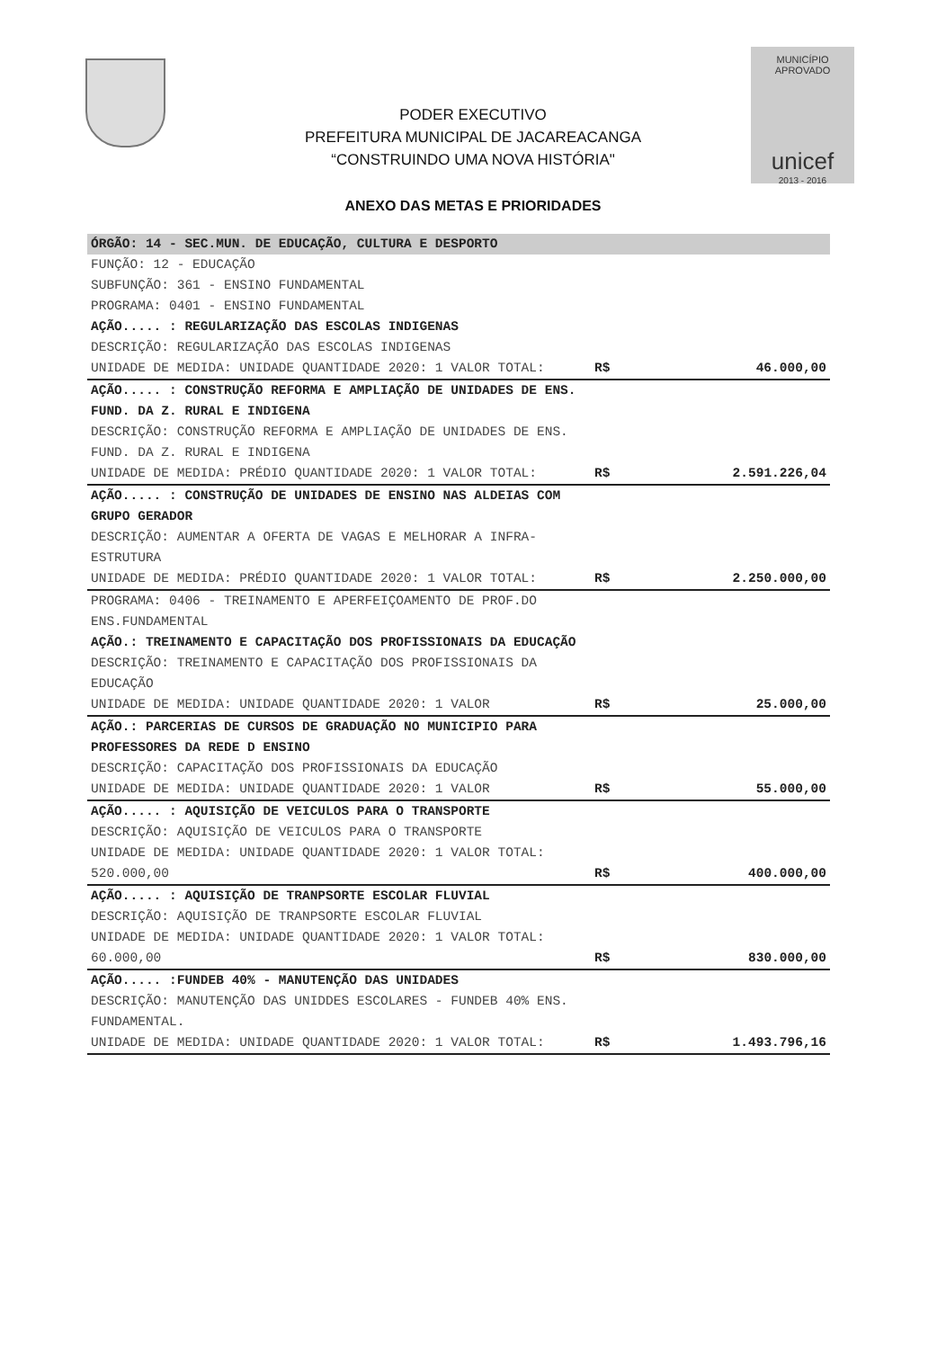PODER EXECUTIVO
PREFEITURA MUNICIPAL DE JACAREACANGA
“CONSTRUINDO UMA NOVA HISTÓRIA"
MUNICÍPIO APROVADO
unicef
2013 - 2016
ANEXO DAS METAS E PRIORIDADES
| ÓRGÃO: 14 - SEC.MUN. DE EDUCAÇÃO, CULTURA E DESPORTO | | |
| FUNÇÃO: 12 - EDUCAÇÃO SUBFUNÇÃO: 361 - ENSINO FUNDAMENTAL PROGRAMA: 0401 - ENSINO FUNDAMENTAL | | |
| AÇÃO..... : REGULARIZAÇÃO DAS ESCOLAS INDIGENAS DESCRIÇÃO: REGULARIZAÇÃO DAS ESCOLAS INDIGENAS UNIDADE DE MEDIDA: UNIDADE QUANTIDADE 2020: 1 VALOR TOTAL: | R$ | 46.000,00 |
| AÇÃO..... : CONSTRUÇÃO REFORMA E AMPLIAÇÃO DE UNIDADES DE ENS. FUND. DA Z. RURAL E INDIGENA DESCRIÇÃO: CONSTRUÇÃO REFORMA E AMPLIAÇÃO DE UNIDADES DE ENS. FUND. DA Z. RURAL E INDIGENA UNIDADE DE MEDIDA: PRÉDIO QUANTIDADE 2020: 1 VALOR TOTAL: | R$ | 2.591.226,04 |
| AÇÃO..... : CONSTRUÇÃO DE UNIDADES DE ENSINO NAS ALDEIAS COM GRUPO GERADOR DESCRIÇÃO: AUMENTAR A OFERTA DE VAGAS E MELHORAR A INFRA-ESTRUTURA UNIDADE DE MEDIDA: PRÉDIO QUANTIDADE 2020: 1 VALOR TOTAL: | R$ | 2.250.000,00 |
| PROGRAMA: 0406 - TREINAMENTO E APERFEIÇOAMENTO DE PROF.DO ENS.FUNDAMENTAL AÇÃO.: TREINAMENTO E CAPACITAÇÃO DOS PROFISSIONAIS DA EDUCAÇÃO DESCRIÇÃO: TREINAMENTO E CAPACITAÇÃO DOS PROFISSIONAIS DA EDUCAÇÃO UNIDADE DE MEDIDA: UNIDADE QUANTIDADE 2020: 1 VALOR | R$ | 25.000,00 |
| AÇÃO.: PARCERIAS DE CURSOS DE GRADUAÇÃO NO MUNICIPIO PARA PROFESSORES DA REDE D ENSINO DESCRIÇÃO: CAPACITAÇÃO DOS PROFISSIONAIS DA EDUCAÇÃO UNIDADE DE MEDIDA: UNIDADE QUANTIDADE 2020: 1 VALOR | R$ | 55.000,00 |
| AÇÃO..... : AQUISIÇÃO DE VEICULOS PARA O TRANSPORTE DESCRIÇÃO: AQUISIÇÃO DE VEICULOS PARA O TRANSPORTE UNIDADE DE MEDIDA: UNIDADE QUANTIDADE 2020: 1 VALOR TOTAL: 520.000,00 | R$ | 400.000,00 |
| AÇÃO..... : AQUISIÇÃO DE TRANPSORTE ESCOLAR FLUVIAL DESCRIÇÃO: AQUISIÇÃO DE TRANPSORTE ESCOLAR FLUVIAL UNIDADE DE MEDIDA: UNIDADE QUANTIDADE 2020: 1 VALOR TOTAL: 60.000,00 | R$ | 830.000,00 |
| AÇÃO..... :FUNDEB 40% - MANUTENÇÃO DAS UNIDADES DESCRIÇÃO: MANUTENÇÃO DAS UNIDDES ESCOLARES - FUNDEB 40% ENS. FUNDAMENTAL. UNIDADE DE MEDIDA: UNIDADE QUANTIDADE 2020: 1 VALOR TOTAL: | R$ | 1.493.796,16 |